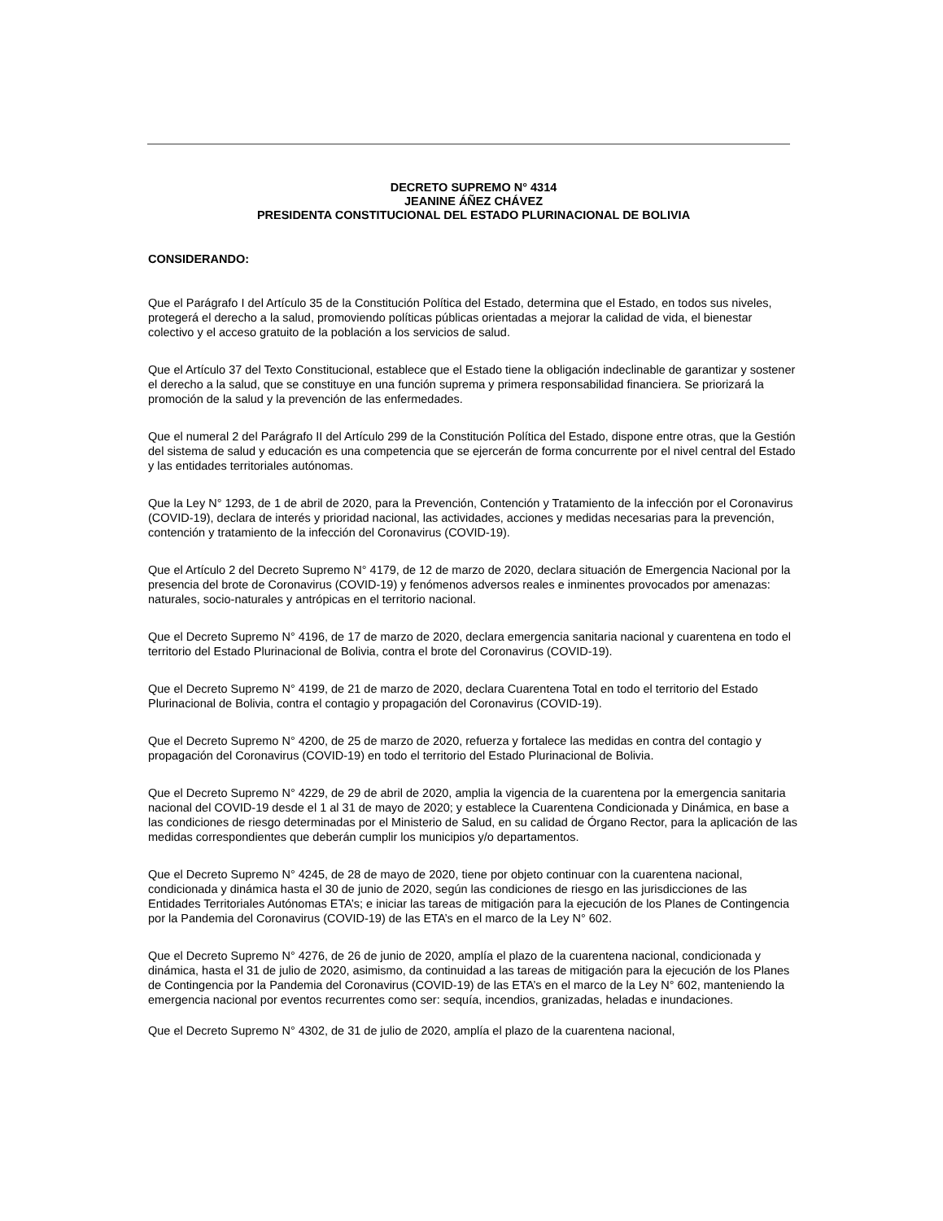DECRETO SUPREMO N° 4314
JEANINE ÁÑEZ CHÁVEZ
PRESIDENTA CONSTITUCIONAL DEL ESTADO PLURINACIONAL DE BOLIVIA
CONSIDERANDO:
Que el Parágrafo I del Artículo 35 de la Constitución Política del Estado, determina que el Estado, en todos sus niveles, protegerá el derecho a la salud, promoviendo políticas públicas orientadas a mejorar la calidad de vida, el bienestar colectivo y el acceso gratuito de la población a los servicios de salud.
Que el Artículo 37 del Texto Constitucional, establece que el Estado tiene la obligación indeclinable de garantizar y sostener el derecho a la salud, que se constituye en una función suprema y primera responsabilidad financiera. Se priorizará la promoción de la salud y la prevención de las enfermedades.
Que el numeral 2 del Parágrafo II del Artículo 299 de la Constitución Política del Estado, dispone entre otras, que la Gestión del sistema de salud y educación es una competencia que se ejercerán de forma concurrente por el nivel central del Estado y las entidades territoriales autónomas.
Que la Ley N° 1293, de 1 de abril de 2020, para la Prevención, Contención y Tratamiento de la infección por el Coronavirus (COVID-19), declara de interés y prioridad nacional, las actividades, acciones y medidas necesarias para la prevención, contención y tratamiento de la infección del Coronavirus (COVID-19).
Que el Artículo 2 del Decreto Supremo N° 4179, de 12 de marzo de 2020, declara situación de Emergencia Nacional por la presencia del brote de Coronavirus (COVID-19) y fenómenos adversos reales e inminentes provocados por amenazas: naturales, socio-naturales y antrópicas en el territorio nacional.
Que el Decreto Supremo N° 4196, de 17 de marzo de 2020, declara emergencia sanitaria nacional y cuarentena en todo el territorio del Estado Plurinacional de Bolivia, contra el brote del Coronavirus (COVID-19).
Que el Decreto Supremo N° 4199, de 21 de marzo de 2020, declara Cuarentena Total en todo el territorio del Estado Plurinacional de Bolivia, contra el contagio y propagación del Coronavirus (COVID-19).
Que el Decreto Supremo N° 4200, de 25 de marzo de 2020, refuerza y fortalece las medidas en contra del contagio y propagación del Coronavirus (COVID-19) en todo el territorio del Estado Plurinacional de Bolivia.
Que el Decreto Supremo N° 4229, de 29 de abril de 2020, amplia la vigencia de la cuarentena por la emergencia sanitaria nacional del COVID-19 desde el 1 al 31 de mayo de 2020; y establece la Cuarentena Condicionada y Dinámica, en base a las condiciones de riesgo determinadas por el Ministerio de Salud, en su calidad de Órgano Rector, para la aplicación de las medidas correspondientes que deberán cumplir los municipios y/o departamentos.
Que el Decreto Supremo N° 4245, de 28 de mayo de 2020, tiene por objeto continuar con la cuarentena nacional, condicionada y dinámica hasta el 30 de junio de 2020, según las condiciones de riesgo en las jurisdicciones de las Entidades Territoriales Autónomas ETA’s; e iniciar las tareas de mitigación para la ejecución de los Planes de Contingencia por la Pandemia del Coronavirus (COVID-19) de las ETA’s en el marco de la Ley N° 602.
Que el Decreto Supremo N° 4276, de 26 de junio de 2020, amplía el plazo de la cuarentena nacional, condicionada y dinámica, hasta el 31 de julio de 2020, asimismo, da continuidad a las tareas de mitigación para la ejecución de los Planes de Contingencia por la Pandemia del Coronavirus (COVID-19) de las ETA’s en el marco de la Ley N° 602, manteniendo la emergencia nacional por eventos recurrentes como ser: sequía, incendios, granizadas, heladas e inundaciones.
Que el Decreto Supremo N° 4302, de 31 de julio de 2020, amplía el plazo de la cuarentena nacional,